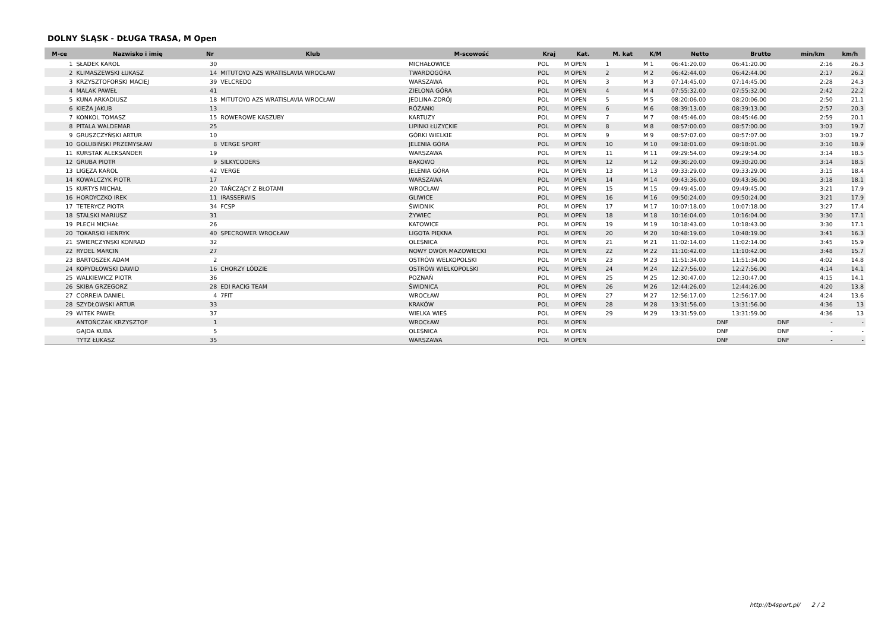DOLNY ŚLĄSK - DŁUGA TRASA, M Open
| M-ce | Nazwisko i imię | Nr | Klub | M-scowość | Kraj | Kat. | M. kat | K/M | Netto | Brutto | min/km | km/h |
| --- | --- | --- | --- | --- | --- | --- | --- | --- | --- | --- | --- | --- |
| 1 | SŁADEK KAROL | 30 | | MICHAŁOWICE | POL | M OPEN | 1 | M 1 | 06:41:20.00 | 06:41:20.00 | 2:16 | 26.3 |
| 2 | KLIMASZEWSKI ŁUKASZ | 14 | MITUTOYO AZS WRATISLAVIA WROCŁAW | TWARDOGÓRA | POL | M OPEN | 2 | M 2 | 06:42:44.00 | 06:42:44.00 | 2:17 | 26.2 |
| 3 | KRZYSZTOFORSKI MACIEJ | 39 | VELCREDO | WARSZAWA | POL | M OPEN | 3 | M 3 | 07:14:45.00 | 07:14:45.00 | 2:28 | 24.3 |
| 4 | MALAK PAWEŁ | 41 | | ZIELONA GÓRA | POL | M OPEN | 4 | M 4 | 07:55:32.00 | 07:55:32.00 | 2:42 | 22.2 |
| 5 | KUNA ARKADIUSZ | 18 | MITUTOYO AZS WRATISLAVIA WROCŁAW | JEDLINA-ZDRÓJ | POL | M OPEN | 5 | M 5 | 08:20:06.00 | 08:20:06.00 | 2:50 | 21.1 |
| 6 | KIEŻA JAKUB | 13 | | RÓŻANKI | POL | M OPEN | 6 | M 6 | 08:39:13.00 | 08:39:13.00 | 2:57 | 20.3 |
| 7 | KONKOL TOMASZ | 15 | ROWEROWE KASZUBY | KARTUZY | POL | M OPEN | 7 | M 7 | 08:45:46.00 | 08:45:46.00 | 2:59 | 20.1 |
| 8 | PITALA WALDEMAR | 25 | | LIPINKI ŁUZYCKIE | POL | M OPEN | 8 | M 8 | 08:57:00.00 | 08:57:00.00 | 3:03 | 19.7 |
| 9 | GRUSZCZYŃSKI ARTUR | 10 | | GÓRKI WIELKIE | POL | M OPEN | 9 | M 9 | 08:57:07.00 | 08:57:07.00 | 3:03 | 19.7 |
| 10 | GOLUBIŃSKI PRZEMYSŁAW | 8 | VERGE SPORT | JELENIA GÓRA | POL | M OPEN | 10 | M 10 | 09:18:01.00 | 09:18:01.00 | 3:10 | 18.9 |
| 11 | KURSTAK ALEKSANDER | 19 | | WARSZAWA | POL | M OPEN | 11 | M 11 | 09:29:54.00 | 09:29:54.00 | 3:14 | 18.5 |
| 12 | GRUBA PIOTR | 9 | SILKYCODERS | BĄKOWO | POL | M OPEN | 12 | M 12 | 09:30:20.00 | 09:30:20.00 | 3:14 | 18.5 |
| 13 | LIGĘZA KAROL | 42 | VERGE | JELENIA GÓRA | POL | M OPEN | 13 | M 13 | 09:33:29.00 | 09:33:29.00 | 3:15 | 18.4 |
| 14 | KOWALCZYK PIOTR | 17 | | WARSZAWA | POL | M OPEN | 14 | M 14 | 09:43:36.00 | 09:43:36.00 | 3:18 | 18.1 |
| 15 | KURTYS MICHAŁ | 20 | TAŃCZĄCY Z BŁOTAMI | WROCŁAW | POL | M OPEN | 15 | M 15 | 09:49:45.00 | 09:49:45.00 | 3:21 | 17.9 |
| 16 | HORDYCZKO IREK | 11 | IRASSERWIS | GLIWICE | POL | M OPEN | 16 | M 16 | 09:50:24.00 | 09:50:24.00 | 3:21 | 17.9 |
| 17 | TETERYCZ PIOTR | 34 | FCSP | ŚWIDNIK | POL | M OPEN | 17 | M 17 | 10:07:18.00 | 10:07:18.00 | 3:27 | 17.4 |
| 18 | STALSKI MARIUSZ | 31 | | ŻYWIEC | POL | M OPEN | 18 | M 18 | 10:16:04.00 | 10:16:04.00 | 3:30 | 17.1 |
| 19 | PLECH MICHAŁ | 26 | | KATOWICE | POL | M OPEN | 19 | M 19 | 10:18:43.00 | 10:18:43.00 | 3:30 | 17.1 |
| 20 | TOKARSKI HENRYK | 40 | SPECROWER WROCŁAW | LIGOTA PIĘKNA | POL | M OPEN | 20 | M 20 | 10:48:19.00 | 10:48:19.00 | 3:41 | 16.3 |
| 21 | SWIERCZYNSKI KONRAD | 32 | | OLEŚNICA | POL | M OPEN | 21 | M 21 | 11:02:14.00 | 11:02:14.00 | 3:45 | 15.9 |
| 22 | RYDEL MARCIN | 27 | | NOWY DWÓR MAZOWIECKI | POL | M OPEN | 22 | M 22 | 11:10:42.00 | 11:10:42.00 | 3:48 | 15.7 |
| 23 | BARTOSZEK ADAM | 2 | | OSTRÓW WELKOPOLSKI | POL | M OPEN | 23 | M 23 | 11:51:34.00 | 11:51:34.00 | 4:02 | 14.8 |
| 24 | KOPYDŁOWSKI DAWID | 16 | CHORZY LÓDZIE | OSTRÓW WIELKOPOLSKI | POL | M OPEN | 24 | M 24 | 12:27:56.00 | 12:27:56.00 | 4:14 | 14.1 |
| 25 | WALKIEWICZ PIOTR | 36 | | POZNAŃ | POL | M OPEN | 25 | M 25 | 12:30:47.00 | 12:30:47.00 | 4:15 | 14.1 |
| 26 | SKIBA GRZEGORZ | 28 | EDI RACIG TEAM | ŚWIDNICA | POL | M OPEN | 26 | M 26 | 12:44:26.00 | 12:44:26.00 | 4:20 | 13.8 |
| 27 | CORREIA DANIEL | 4 | 7FIT | WROCŁAW | POL | M OPEN | 27 | M 27 | 12:56:17.00 | 12:56:17.00 | 4:24 | 13.6 |
| 28 | SZYDŁOWSKI ARTUR | 33 | | KRAKÓW | POL | M OPEN | 28 | M 28 | 13:31:56.00 | 13:31:56.00 | 4:36 | 13 |
| 29 | WITEK PAWEŁ | 37 | | WIELKA WIEŚ | POL | M OPEN | 29 | M 29 | 13:31:59.00 | 13:31:59.00 | 4:36 | 13 |
| | ANTOŃCZAK KRZYSZTOF | 1 | | WROCŁAW | POL | M OPEN | | | DNF | DNF | - | - |
| | GAJDA KUBA | 5 | | OLEŚNICA | POL | M OPEN | | | DNF | DNF | - | - |
| | TYTZ ŁUKASZ | 35 | | WARSZAWA | POL | M OPEN | | | DNF | DNF | - | - |
http://b4sport.pl/ 2 / 2